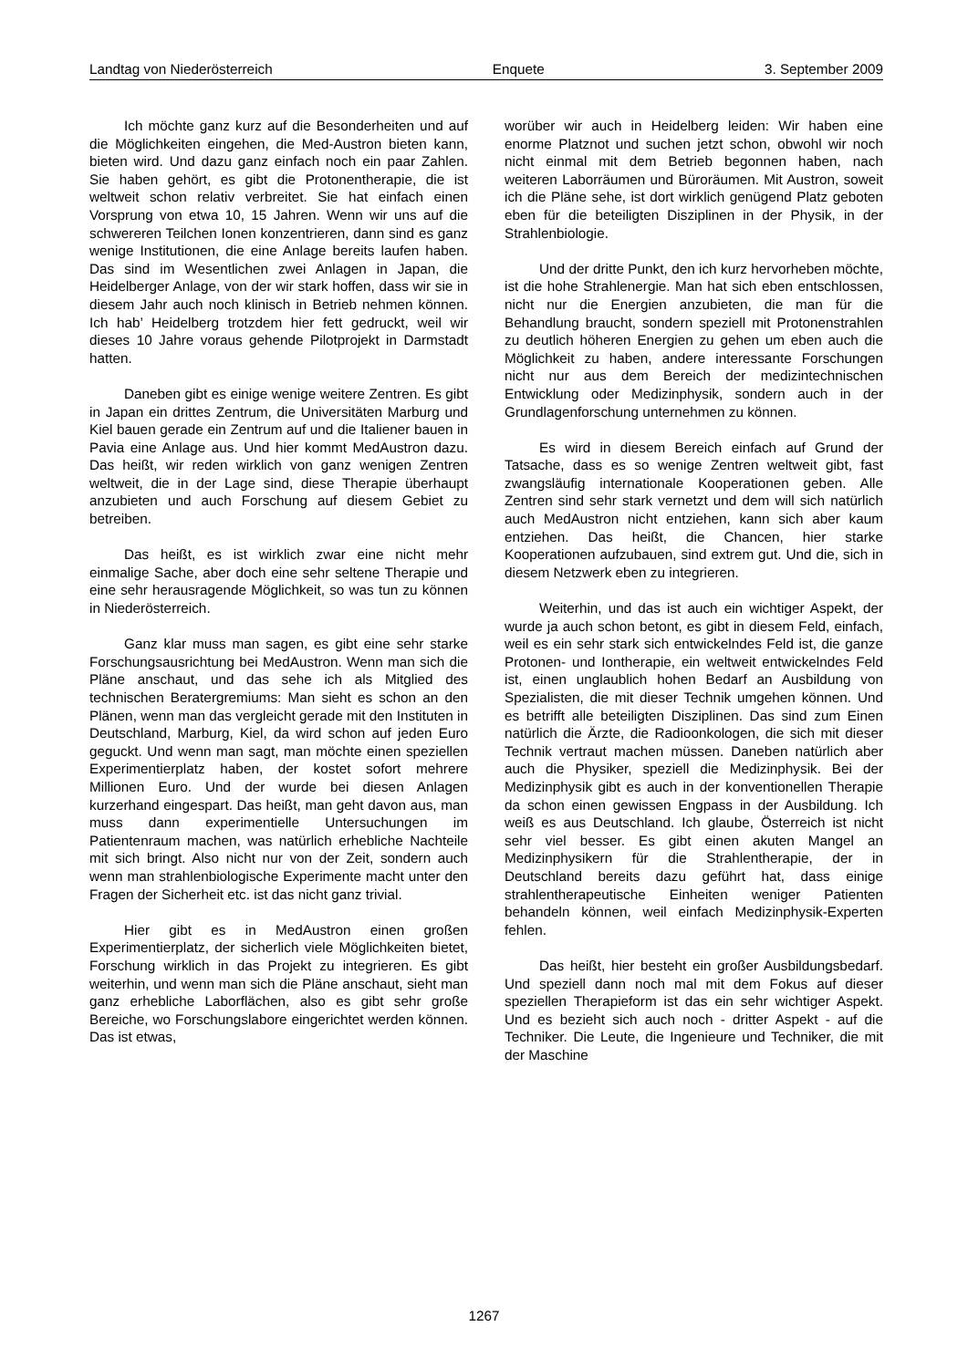Landtag von Niederösterreich Enquete 3. September 2009
Ich möchte ganz kurz auf die Besonderheiten und auf die Möglichkeiten eingehen, die Med-Austron bieten kann, bieten wird. Und dazu ganz einfach noch ein paar Zahlen. Sie haben gehört, es gibt die Protonentherapie, die ist weltweit schon relativ verbreitet. Sie hat einfach einen Vorsprung von etwa 10, 15 Jahren. Wenn wir uns auf die schwereren Teilchen Ionen konzentrieren, dann sind es ganz wenige Institutionen, die eine Anlage bereits laufen haben. Das sind im Wesentlichen zwei Anlagen in Japan, die Heidelberger Anlage, von der wir stark hoffen, dass wir sie in diesem Jahr auch noch klinisch in Betrieb nehmen können. Ich hab’ Heidelberg trotzdem hier fett gedruckt, weil wir dieses 10 Jahre voraus gehende Pilotprojekt in Darmstadt hatten.
Daneben gibt es einige wenige weitere Zentren. Es gibt in Japan ein drittes Zentrum, die Universitäten Marburg und Kiel bauen gerade ein Zentrum auf und die Italiener bauen in Pavia eine Anlage aus. Und hier kommt MedAustron dazu. Das heißt, wir reden wirklich von ganz wenigen Zentren weltweit, die in der Lage sind, diese Therapie überhaupt anzubieten und auch Forschung auf diesem Gebiet zu betreiben.
Das heißt, es ist wirklich zwar eine nicht mehr einmalige Sache, aber doch eine sehr seltene Therapie und eine sehr herausragende Möglichkeit, so was tun zu können in Niederösterreich.
Ganz klar muss man sagen, es gibt eine sehr starke Forschungsausrichtung bei MedAustron. Wenn man sich die Pläne anschaut, und das sehe ich als Mitglied des technischen Beratergremiums: Man sieht es schon an den Plänen, wenn man das vergleicht gerade mit den Instituten in Deutschland, Marburg, Kiel, da wird schon auf jeden Euro geguckt. Und wenn man sagt, man möchte einen speziellen Experimentierplatz haben, der kostet sofort mehrere Millionen Euro. Und der wurde bei diesen Anlagen kurzerhand eingespart. Das heißt, man geht davon aus, man muss dann experimentielle Untersuchungen im Patientenraum machen, was natürlich erhebliche Nachteile mit sich bringt. Also nicht nur von der Zeit, sondern auch wenn man strahlenbiologische Experimente macht unter den Fragen der Sicherheit etc. ist das nicht ganz trivial.
Hier gibt es in MedAustron einen großen Experimentierplatz, der sicherlich viele Möglichkeiten bietet, Forschung wirklich in das Projekt zu integrieren. Es gibt weiterhin, und wenn man sich die Pläne anschaut, sieht man ganz erhebliche Laborflächen, also es gibt sehr große Bereiche, wo Forschungslabore eingerichtet werden können. Das ist etwas,
worüber wir auch in Heidelberg leiden: Wir haben eine enorme Platznot und suchen jetzt schon, obwohl wir noch nicht einmal mit dem Betrieb begonnen haben, nach weiteren Laborräumen und Büroräumen. Mit Austron, soweit ich die Pläne sehe, ist dort wirklich genügend Platz geboten eben für die beteiligten Disziplinen in der Physik, in der Strahlenbiologie.
Und der dritte Punkt, den ich kurz hervorheben möchte, ist die hohe Strahlenergie. Man hat sich eben entschlossen, nicht nur die Energien anzubieten, die man für die Behandlung braucht, sondern speziell mit Protonenstrahlen zu deutlich höheren Energien zu gehen um eben auch die Möglichkeit zu haben, andere interessante Forschungen nicht nur aus dem Bereich der medizintechnischen Entwicklung oder Medizinphysik, sondern auch in der Grundlagenforschung unternehmen zu können.
Es wird in diesem Bereich einfach auf Grund der Tatsache, dass es so wenige Zentren weltweit gibt, fast zwangsläufig internationale Kooperationen geben. Alle Zentren sind sehr stark vernetzt und dem will sich natürlich auch MedAustron nicht entziehen, kann sich aber kaum entziehen. Das heißt, die Chancen, hier starke Kooperationen aufzubauen, sind extrem gut. Und die, sich in diesem Netzwerk eben zu integrieren.
Weiterhin, und das ist auch ein wichtiger Aspekt, der wurde ja auch schon betont, es gibt in diesem Feld, einfach, weil es ein sehr stark sich entwickelndes Feld ist, die ganze Protonen- und Iontherapie, ein weltweit entwickelndes Feld ist, einen unglaublich hohen Bedarf an Ausbildung von Spezialisten, die mit dieser Technik umgehen können. Und es betrifft alle beteiligten Disziplinen. Das sind zum Einen natürlich die Ärzte, die Radioonkologen, die sich mit dieser Technik vertraut machen müssen. Daneben natürlich aber auch die Physiker, speziell die Medizinphysik. Bei der Medizinphysik gibt es auch in der konventionellen Therapie da schon einen gewissen Engpass in der Ausbildung. Ich weiß es aus Deutschland. Ich glaube, Österreich ist nicht sehr viel besser. Es gibt einen akuten Mangel an Medizinphysikern für die Strahlentherapie, der in Deutschland bereits dazu geführt hat, dass einige strahlentherapeutische Einheiten weniger Patienten behandeln können, weil einfach Medizinphysik-Experten fehlen.
Das heißt, hier besteht ein großer Ausbildungsbedarf. Und speziell dann noch mal mit dem Fokus auf dieser speziellen Therapieform ist das ein sehr wichtiger Aspekt. Und es bezieht sich auch noch - dritter Aspekt - auf die Techniker. Die Leute, die Ingenieure und Techniker, die mit der Maschine
1267